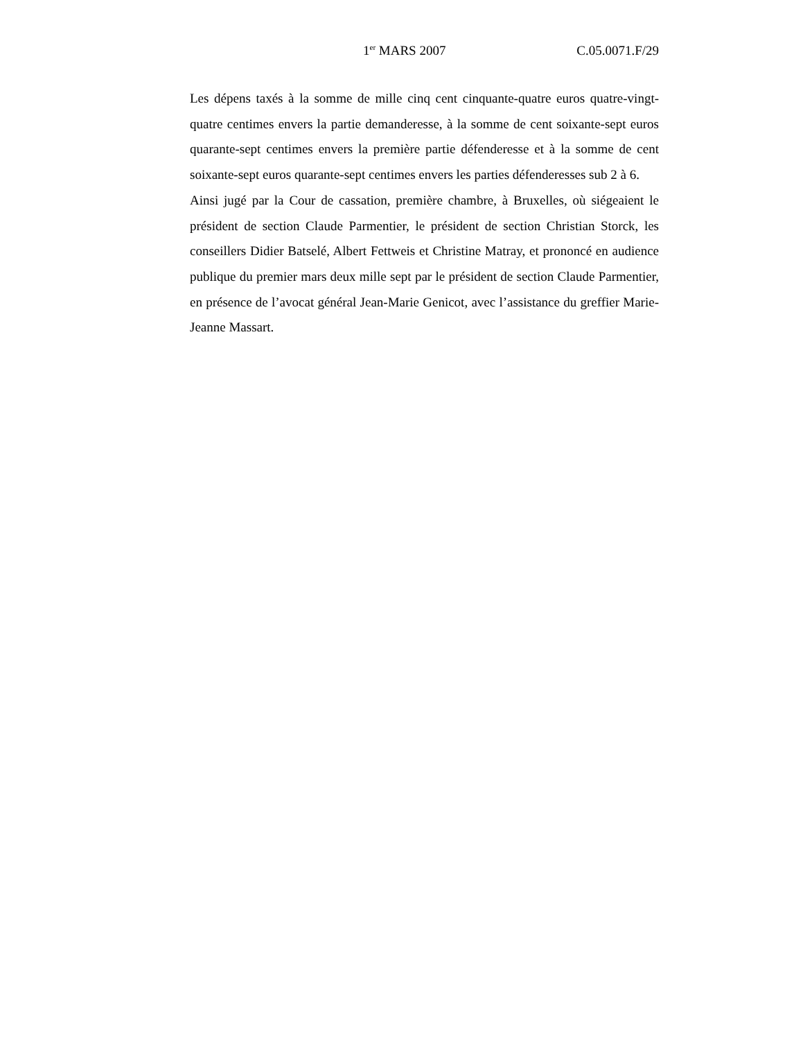1<sup>er</sup> MARS 2007 C.05.0071.F/29
Les dépens taxés à la somme de mille cinq cent cinquante-quatre euros quatre-vingt-quatre centimes envers la partie demanderesse, à la somme de cent soixante-sept euros quarante-sept centimes envers la première partie défenderesse et à la somme de cent soixante-sept euros quarante-sept centimes envers les parties défenderesses sub 2 à 6.
Ainsi jugé par la Cour de cassation, première chambre, à Bruxelles, où siégeaient le président de section Claude Parmentier, le président de section Christian Storck, les conseillers Didier Batselé, Albert Fettweis et Christine Matray, et prononcé en audience publique du premier mars deux mille sept par le président de section Claude Parmentier, en présence de l’avocat général Jean-Marie Genicot, avec l’assistance du greffier Marie-Jeanne Massart.